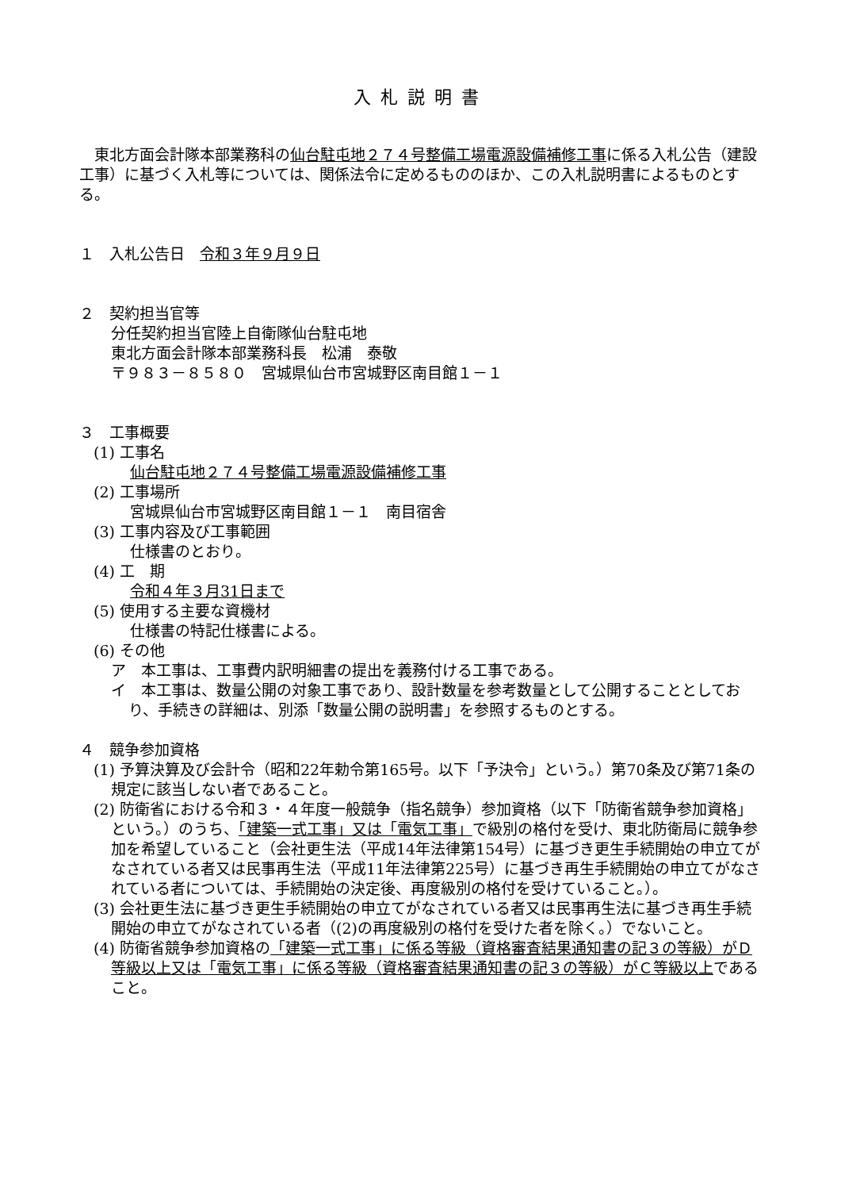入札説明書
　東北方面会計隊本部業務科の仙台駐屯地２７４号整備工場電源設備補修工事に係る入札公告（建設工事）に基づく入札等については、関係法令に定めるもののほか、この入札説明書によるものとする。
１　入札公告日　令和３年９月９日
２　契約担当官等
分任契約担当官陸上自衛隊仙台駐屯地
東北方面会計隊本部業務科長　松浦　泰敬
〒９８３－８５８０　宮城県仙台市宮城野区南目館１－１
３　工事概要
(1) 工事名
仙台駐屯地２７４号整備工場電源設備補修工事
(2) 工事場所
宮城県仙台市宮城野区南目館１－１　南目宿舎
(3) 工事内容及び工事範囲
仕様書のとおり。
(4) 工　期
令和４年３月31日まで
(5) 使用する主要な資機材
仕様書の特記仕様書による。
(6) その他
ア　本工事は、工事費内訳明細書の提出を義務付ける工事である。
イ　本工事は、数量公開の対象工事であり、設計数量を参考数量として公開することとしており、手続きの詳細は、別添「数量公開の説明書」を参照するものとする。
４　競争参加資格
(1) 予算決算及び会計令（昭和22年勅令第165号。以下「予決令」という。）第70条及び第71条の規定に該当しない者であること。
(2) 防衛省における令和３・４年度一般競争（指名競争）参加資格（以下「防衛省競争参加資格」という。）のうち、「建築一式工事」又は「電気工事」で級別の格付を受け、東北防衛局に競争参加を希望していること（会社更生法（平成14年法律第154号）に基づき更生手続開始の申立てがなされている者又は民事再生法（平成11年法律第225号）に基づき再生手続開始の申立てがなされている者については、手続開始の決定後、再度級別の格付を受けていること。）。
(3) 会社更生法に基づき更生手続開始の申立てがなされている者又は民事再生法に基づき再生手続開始の申立てがなされている者（(2)の再度級別の格付を受けた者を除く。）でないこと。
(4) 防衛省競争参加資格の「建築一式工事」に係る等級（資格審査結果通知書の記３の等級）がＤ等級以上又は「電気工事」に係る等級（資格審査結果通知書の記３の等級）がＣ等級以上であること。